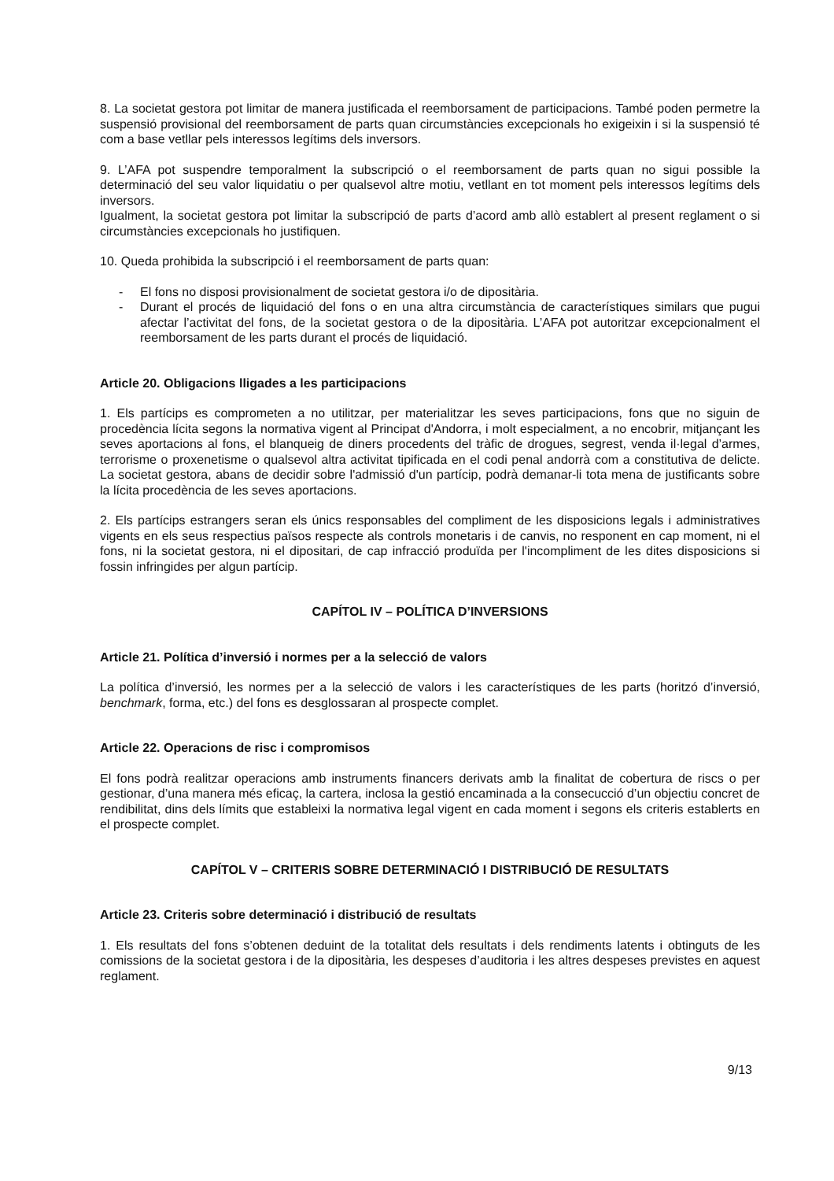8. La societat gestora pot limitar de manera justificada el reemborsament de participacions. També poden permetre la suspensió provisional del reemborsament de parts quan circumstàncies excepcionals ho exigeixin i si la suspensió té com a base vetllar pels interessos legítims dels inversors.
9. L’AFA pot suspendre temporalment la subscripció o el reemborsament de parts quan no sigui possible la determinació del seu valor liquidatiu o per qualsevol altre motiu, vetllant en tot moment pels interessos legítims dels inversors.
Igualment, la societat gestora pot limitar la subscripció de parts d’acord amb allò establert al present reglament o si circumstàncies excepcionals ho justifiquen.
10. Queda prohibida la subscripció i el reemborsament de parts quan:
- El fons no disposi provisionalment de societat gestora i/o de dipositària.
- Durant el procés de liquidació del fons o en una altra circumstància de característiques similars que pugui afectar l’activitat del fons, de la societat gestora o de la dipositària. L’AFA pot autoritzar excepcionalment el reemborsament de les parts durant el procés de liquidació.
Article 20. Obligacions lligades a les participacions
1. Els partícips es comprometen a no utilitzar, per materialitzar les seves participacions, fons que no siguin de procedència lícita segons la normativa vigent al Principat d'Andorra, i molt especialment, a no encobrir, mitjançant les seves aportacions al fons, el blanqueig de diners procedents del tràfic de drogues, segrest, venda il·legal d’armes, terrorisme o proxenetisme o qualsevol altra activitat tipificada en el codi penal andorrà com a constitutiva de delicte. La societat gestora, abans de decidir sobre l'admissió d'un partícip, podrà demanar-li tota mena de justificants sobre la lícita procedència de les seves aportacions.
2. Els partícips estrangers seran els únics responsables del compliment de les disposicions legals i administratives vigents en els seus respectius països respecte als controls monetaris i de canvis, no responent en cap moment, ni el fons, ni la societat gestora, ni el dipositari, de cap infracció produïda per l'incompliment de les dites disposicions si fossin infringides per algun partícip.
CAPÍTOL IV – POLÍTICA D’INVERSIONS
Article 21. Política d’inversió i normes per a la selecció de valors
La política d’inversió, les normes per a la selecció de valors i les característiques de les parts (horitzó d’inversió, benchmark, forma, etc.) del fons es desglossaran al prospecte complet.
Article 22. Operacions de risc i compromisos
El fons podrà realitzar operacions amb instruments financers derivats amb la finalitat de cobertura de riscs o per gestionar, d’una manera més eficaç, la cartera, inclosa la gestió encaminada a la consecucció d’un objectiu concret de rendibilitat, dins dels límits que estableixi la normativa legal vigent en cada moment i segons els criteris establerts en el prospecte complet.
CAPÍTOL V – CRITERIS SOBRE DETERMINACIÓ I DISTRIBUCIÓ DE RESULTATS
Article 23. Criteris sobre determinació i distribució de resultats
1. Els resultats del fons s’obtenen deduint de la totalitat dels resultats i dels rendiments latents i obtinguts de les comissions de la societat gestora i de la dipositària, les despeses d’auditoria i les altres despeses previstes en aquest reglament.
9/13